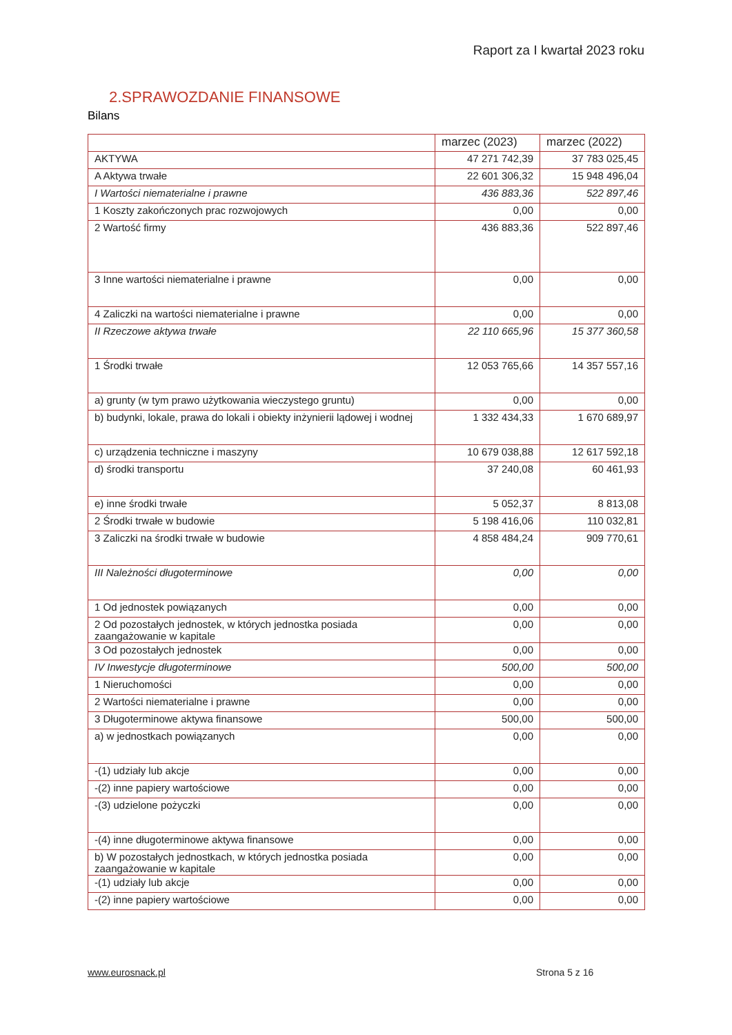Raport za I kwartał 2023 roku
2.SPRAWOZDANIE FINANSOWE
Bilans
| | marzec (2023) | marzec (2022) |
| --- | --- | --- |
| AKTYWA | 47 271 742,39 | 37 783 025,45 |
| A Aktywa trwałe | 22 601 306,32 | 15 948 496,04 |
| I Wartości niematerialne i prawne | 436 883,36 | 522 897,46 |
| 1 Koszty zakończonych prac rozwojowych | 0,00 | 0,00 |
| 2 Wartość firmy | 436 883,36 | 522 897,46 |
| 3 Inne wartości niematerialne i prawne | 0,00 | 0,00 |
| 4 Zaliczki na wartości niematerialne i prawne | 0,00 | 0,00 |
| II Rzeczowe aktywa trwałe | 22 110 665,96 | 15 377 360,58 |
| 1 Środki trwałe | 12 053 765,66 | 14 357 557,16 |
| a) grunty (w tym prawo użytkowania wieczystego gruntu) | 0,00 | 0,00 |
| b) budynki, lokale, prawa do lokali i obiekty inżynierii lądowej i wodnej | 1 332 434,33 | 1 670 689,97 |
| c) urządzenia techniczne i maszyny | 10 679 038,88 | 12 617 592,18 |
| d) środki transportu | 37 240,08 | 60 461,93 |
| e) inne środki trwałe | 5 052,37 | 8 813,08 |
| 2 Środki trwałe w budowie | 5 198 416,06 | 110 032,81 |
| 3 Zaliczki na środki trwałe w budowie | 4 858 484,24 | 909 770,61 |
| III Należności długoterminowe | 0,00 | 0,00 |
| 1 Od jednostek powiązanych | 0,00 | 0,00 |
| 2 Od pozostałych jednostek, w których jednostka posiada zaangażowanie w kapitale | 0,00 | 0,00 |
| 3 Od pozostałych jednostek | 0,00 | 0,00 |
| IV Inwestycje długoterminowe | 500,00 | 500,00 |
| 1 Nieruchomości | 0,00 | 0,00 |
| 2 Wartości niematerialne i prawne | 0,00 | 0,00 |
| 3 Długoterminowe aktywa finansowe | 500,00 | 500,00 |
| a) w jednostkach powiązanych | 0,00 | 0,00 |
| -(1) udziały lub akcje | 0,00 | 0,00 |
| -(2) inne papiery wartościowe | 0,00 | 0,00 |
| -(3) udzielone pożyczki | 0,00 | 0,00 |
| -(4) inne długoterminowe aktywa finansowe | 0,00 | 0,00 |
| b) W pozostałych jednostkach, w których jednostka posiada zaangażowanie w kapitale | 0,00 | 0,00 |
| -(1) udziały lub akcje | 0,00 | 0,00 |
| -(2) inne papiery wartościowe | 0,00 | 0,00 |
www.eurosnack.pl Strona 5 z 16